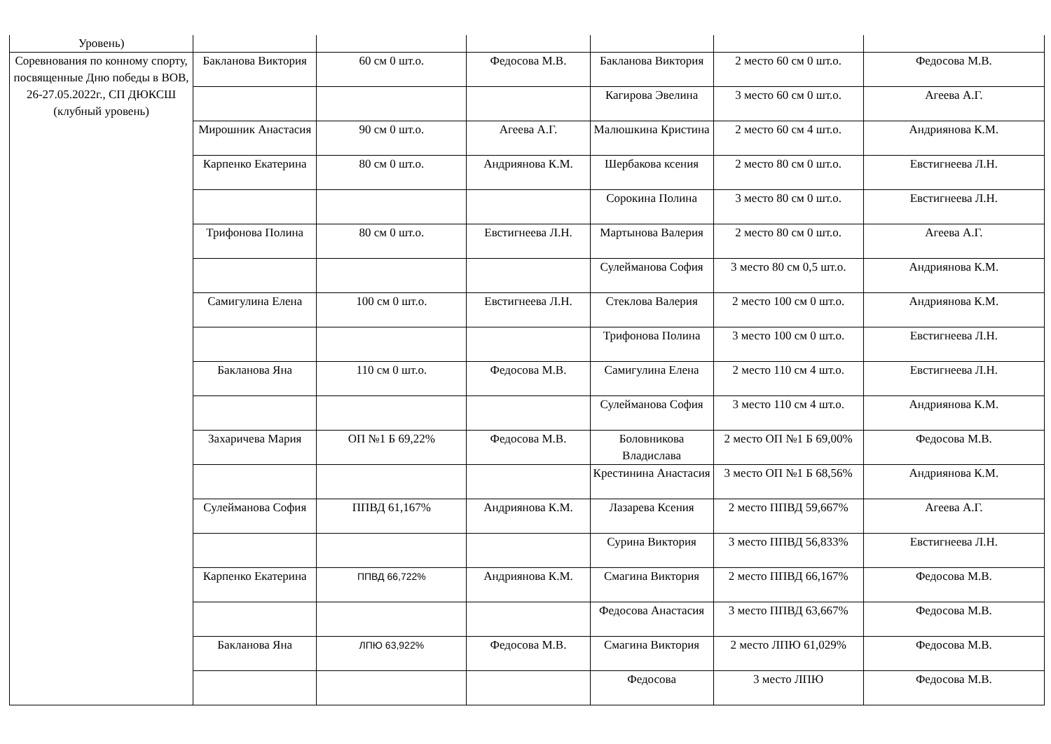| Уровень) | | | | | | |
| Соревнования по конному спорту, посвященные Дню победы в ВОВ, 26-27.05.2022г., СП ДЮКСШ (клубный уровень) | Бакланова Виктория | 60 см 0 шт.о. | Федосова М.В. | Бакланова Виктория | 2 место 60 см 0 шт.о. | Федосова М.В. |
| | | | | Кагирова Эвелина | 3 место 60 см 0 шт.о. | Агеева А.Г. |
| | Мирошник Анастасия | 90 см 0 шт.о. | Агеева А.Г. | Малюшкина Кристина | 2 место 60 см 4 шт.о. | Андриянова К.М. |
| | Карпенко Екатерина | 80 см 0 шт.о. | Андриянова К.М. | Шербакова ксения | 2 место 80 см 0 шт.о. | Евстигнеева Л.Н. |
| | | | | Сорокина Полина | 3 место 80 см 0 шт.о. | Евстигнеева Л.Н. |
| | Трифонова Полина | 80 см 0 шт.о. | Евстигнеева Л.Н. | Мартынова Валерия | 2 место 80 см 0 шт.о. | Агеева А.Г. |
| | | | | Сулейманова София | 3 место 80 см 0,5 шт.о. | Андриянова К.М. |
| | Самигулина Елена | 100 см 0 шт.о. | Евстигнеева Л.Н. | Стеклова Валерия | 2 место 100 см 0 шт.о. | Андриянова К.М. |
| | | | | Трифонова Полина | 3 место 100 см 0 шт.о. | Евстигнеева Л.Н. |
| | Бакланова Яна | 110 см 0 шт.о. | Федосова М.В. | Самигулина Елена | 2 место 110 см 4 шт.о. | Евстигнеева Л.Н. |
| | | | | Сулейманова София | 3 место 110 см 4 шт.о. | Андриянова К.М. |
| | Захаричева Мария | ОП №1 Б 69,22% | Федосова М.В. | Боловникова Владислава | 2 место ОП №1 Б 69,00% | Федосова М.В. |
| | | | | Крестинина Анастасия | 3 место ОП №1 Б 68,56% | Андриянова К.М. |
| | Сулейманова София | ППВД 61,167% | Андриянова К.М. | Лазарева Ксения | 2 место ППВД 59,667% | Агеева А.Г. |
| | | | | Сурина Виктория | 3 место ППВД 56,833% | Евстигнеева Л.Н. |
| | Карпенко Екатерина | ППВД 66,722% | Андриянова К.М. | Смагина Виктория | 2 место ППВД 66,167% | Федосова М.В. |
| | | | | Федосова Анастасия | 3 место ППВД 63,667% | Федосова М.В. |
| | Бакланова Яна | ЛПЮ 63,922% | Федосова М.В. | Смагина Виктория | 2 место ЛПЮ 61,029% | Федосова М.В. |
| | | | | Федосова | 3 место ЛПЮ | Федосова М.В. |